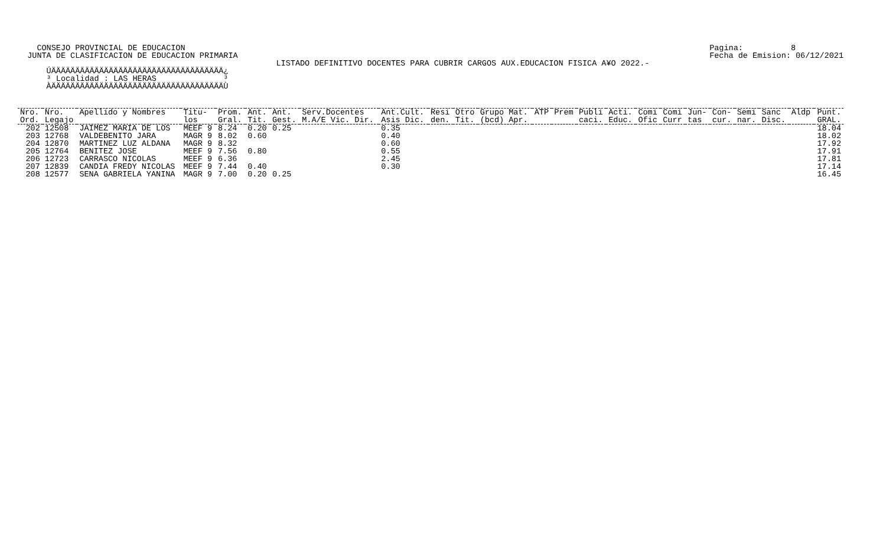CONSEJO PROVINCIAL DE EDUCACION
  JUNTA DE CLASIFICACION DE EDUCACION PRIMARIA
Pagina:          8
Fecha de Emision: 06/12/2021
                                                      LISTADO DEFINITIVO DOCENTES PARA CUBRIR CARGOS AUX.EDUCACION FISICA A¥O 2022.-
      ÚÄÄÄÄÄÄÄÄÄÄÄÄÄÄÄÄÄÄÄÄÄÄÄÄÄÄÄÄÄÄÄÄÄÄÄÄ¿
      ³ Localidad : LAS HERAS              ³
      ÀÄÄÄÄÄÄÄÄÄÄÄÄÄÄÄÄÄÄÄÄÄÄÄÄÄÄÄÄÄÄÄÄÄÄÄÄÙ
| Nro. Ord. | Nro. Legajo | Apellido y Nombres | Titu- los | Prom. Gral. | Ant. Tit. | Ant. Gest. | Serv.Docentes M.A/E Vic. Dir. | Ant.Cult. Asis Dic. | Resi den. | Otro Tit. | Grupo Mat. (bcd) Apr. | ATP | Prem | Publi caci. | Acti. Educ. | Comi Ofic | Comi Curr | Jun- tas | Con- cur. | Semi nar. | Sanc Disc. | Aldp | Punt. GRAL. |
| --- | --- | --- | --- | --- | --- | --- | --- | --- | --- | --- | --- | --- | --- | --- | --- | --- | --- | --- | --- | --- | --- | --- | --- |
| 202 | 12508 | JAIMEZ MARIA DE LOS | MEEF 9 | 8.24 | 0.20 | 0.25 | | 0.35 | | | | | | | | | | | | | | | 18.04 |
| 203 | 12768 | VALDEBENITO JARA | MAGR 9 | 8.02 | 0.60 | | | 0.40 | | | | | | | | | | | | | | | 18.02 |
| 204 | 12870 | MARTINEZ LUZ ALDANA | MAGR 9 | 8.32 | | | | 0.60 | | | | | | | | | | | | | | | 17.92 |
| 205 | 12764 | BENITEZ JOSE | MEEF 9 | 7.56 | 0.80 | | | 0.55 | | | | | | | | | | | | | | | 17.91 |
| 206 | 12723 | CARRASCO NICOLAS | MEEF 9 | 6.36 | | | | 2.45 | | | | | | | | | | | | | | | 17.81 |
| 207 | 12839 | CANDIA FREDY NICOLAS | MEEF 9 | 7.44 | 0.40 | | | 0.30 | | | | | | | | | | | | | | | 17.14 |
| 208 | 12577 | SENA GABRIELA YANINA | MAGR 9 | 7.00 | 0.20 | 0.25 | | | | | | | | | | | | | | | | | 16.45 |